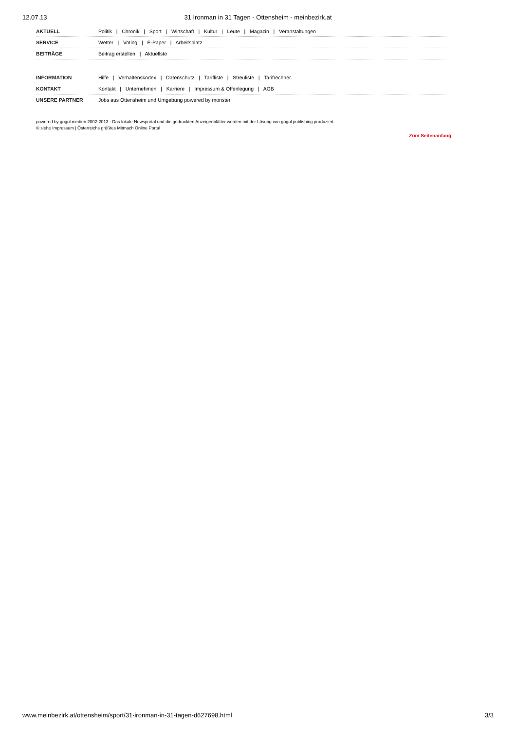12.07.13 31 Ironman in 31 Tagen - Ottensheim - meinbezirk.at
AKTUELL Politik | Chronik | Sport | Wirtschaft | Kultur | Leute | Magazin | Veranstaltungen
SERVICE Wetter | Voting | E-Paper | Arbeitsplatz
BEITRÄGE Beitrag erstellen | Aktuellste
INFORMATION Hilfe | Verhaltenskodex | Datenschutz | Tarifliste | Streuliste | Tarifrechner
KONTAKT Kontakt | Unternehmen | Karriere | Impressum & Offenlegung | AGB
UNSERE PARTNER Jobs aus Ottensheim und Umgebung powered by monster
powered by gogol medien 2002-2013 - Das lokale Newsportal und die gedruckten Anzeigenblätter werden mit der Lösung von gogol publishing produziert.
© siehe Impressum | Österreichs größtes Mitmach Online Portal
Zum Seitenanfang
www.meinbezirk.at/ottensheim/sport/31-ironman-in-31-tagen-d627698.html
3/3